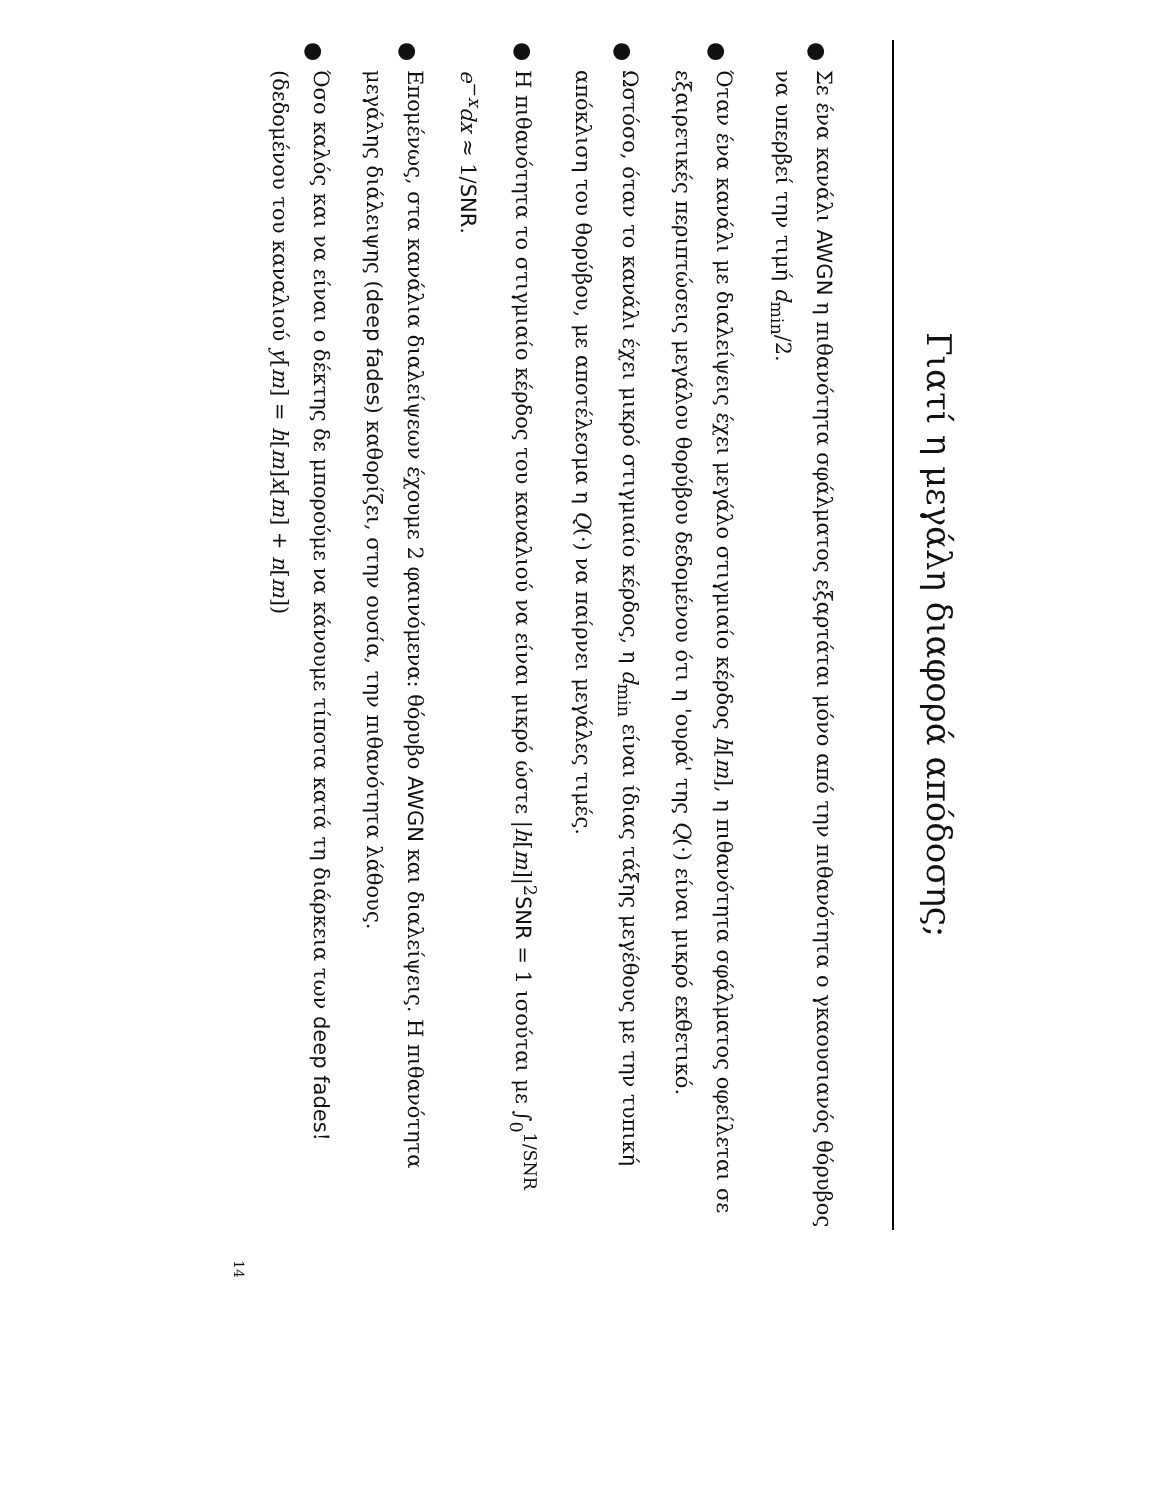Γιατί η μεγάλη διαφορά απόδοσης;
●
Σε ένα κανάλι AWGN η πιθανότητα σφάλματος εξαρτάται μόνο από την πιθανότητα ο γκαουσιανός θόρυβος να υπερβεί την τιμή d<sub>min</sub>/2.
●
Όταν ένα κανάλι με διαλείψεις έχει μεγάλο στιγμιαίο κέρδος h[m], η πιθανότητα σφάλματος οφείλεται σε εξαιρετικές περιπτώσεις μεγάλου θορύβου δεδομένου ότι η 'ουρά' της Q(·) είναι μικρό εκθετικό.
●
Ωστόσο, όταν το κανάλι έχει μικρό στιγμιαίο κέρδος, η d<sub>min</sub> είναι ίδιας τάξης μεγέθους με την τυπική απόκλιση του θορύβου, με αποτέλεσμα η Q(·) να παίρνει μεγάλες τιμές.
●
Η πιθανότητα το στιγμιαίο κέρδος του καναλιού να είναι μικρό ώστε |h[m]|<sup>2</sup>SNR = 1 ισούται με ∫<sub>0</sub><sup>1/SNR</sup> e<sup>−x</sup>dx ≈ 1/SNR.
●
Επομένως, στα κανάλια διαλείψεων έχουμε 2 φαινόμενα: θόρυβο AWGN και διαλείψεις. Η πιθανότητα μεγάλης διάλειψης (deep fades) καθορίζει, στην ουσία, την πιθανότητα λάθους.
●
Όσο καλός και να είναι ο δέκτης δε μπορούμε να κάνουμε τίποτα κατά τη διάρκεια των deep fades! (δεδομένου του καναλιού y[m] = h[m]x[m] + n[m])
14